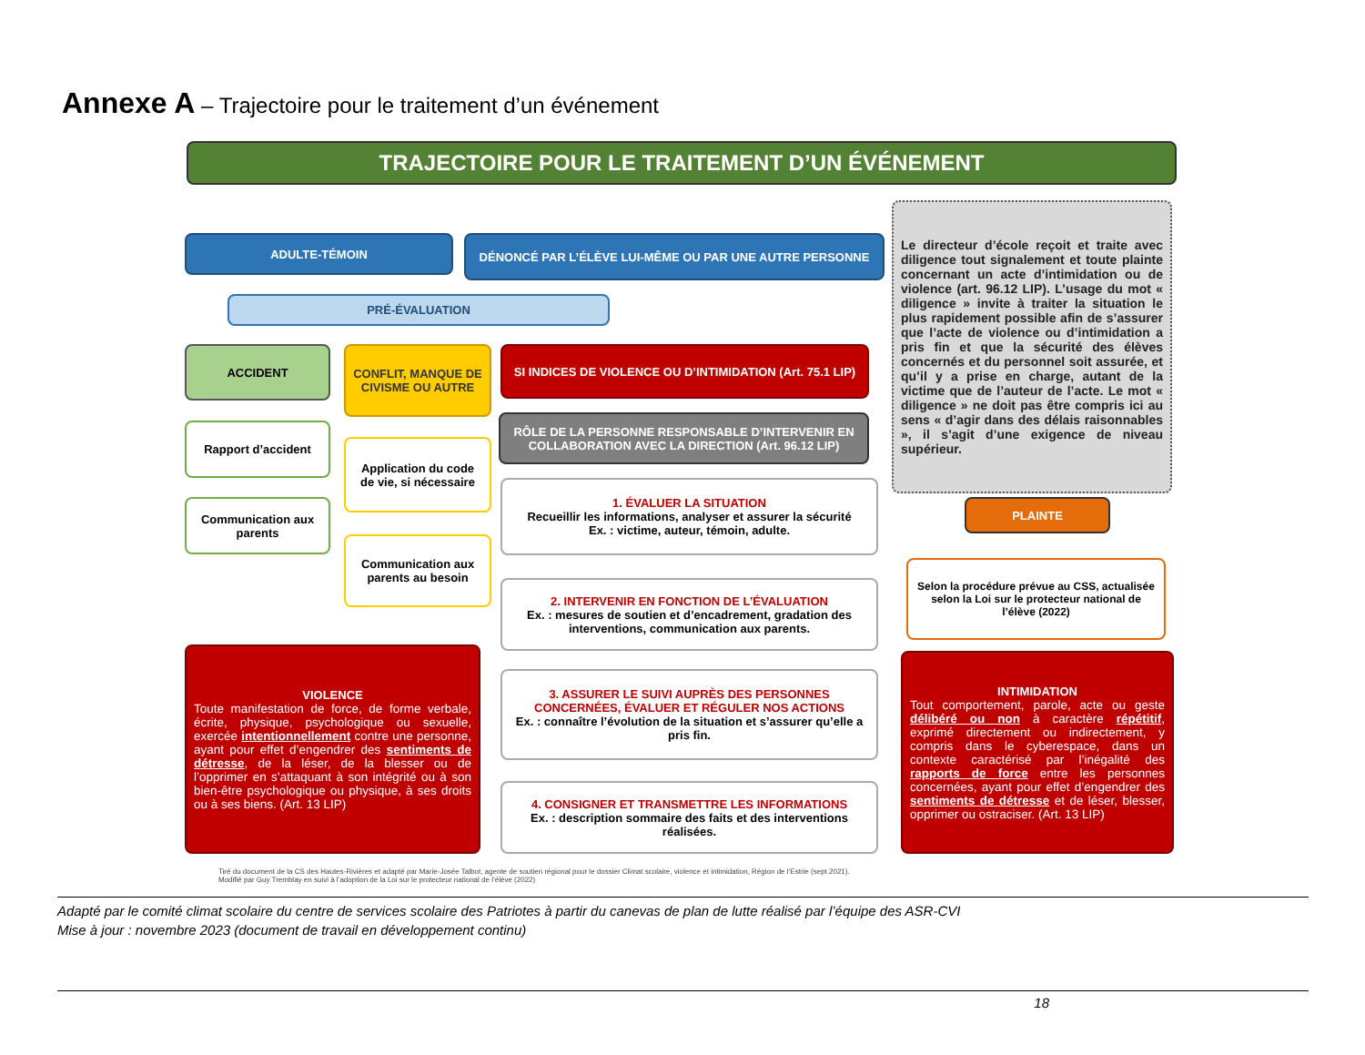Annexe A – Trajectoire pour le traitement d’un événement
TRAJECTOIRE POUR LE TRAITEMENT D’UN ÉVÉNEMENT
ADULTE-TÉMOIN DÉNONCÉ PAR L’ÉLÈVE LUI-MÊME OU PAR UNE AUTRE PERSONNE
PRÉ-ÉVALUATION
ACCIDENT
CONFLIT, MANQUE DE CIVISME OU AUTRE
SI INDICES DE VIOLENCE OU D’INTIMIDATION (Art. 75.1 LIP)
RÔLE DE LA PERSONNE RESPONSABLE D’INTERVENIR EN COLLABORATION AVEC LA DIRECTION (Art. 96.12 LIP)
Rapport d’accident
Communication aux parents
Application du code de vie, si nécessaire
Communication aux parents au besoin
1. ÉVALUER LA SITUATION
Recueillir les informations, analyser et assurer la sécurité
Ex. : victime, auteur, témoin, adulte.
2. INTERVENIR EN FONCTION DE L’ÉVALUATION
Ex. : mesures de soutien et d’encadrement, gradation des interventions, communication aux parents.
3. ASSURER LE SUIVI AUPRÈS DES PERSONNES CONCERNÉES, ÉVALUER ET RÉGULER NOS ACTIONS
Ex. : connaître l’évolution de la situation et s’assurer qu’elle a pris fin.
4. CONSIGNER ET TRANSMETTRE LES INFORMATIONS
Ex. : description sommaire des faits et des interventions réalisées.
Le directeur d’école reçoit et traite avec diligence tout signalement et toute plainte concernant un acte d’intimidation ou de violence (art. 96.12 LIP). L’usage du mot « diligence » invite à traiter la situation le plus rapidement possible afin de s’assurer que l’acte de violence ou d’intimidation a pris fin et que la sécurité des élèves concernés et du personnel soit assurée, et qu’il y a prise en charge, autant de la victime que de l’auteur de l’acte. Le mot « diligence » ne doit pas être compris ici au sens « d’agir dans des délais raisonnables », il s’agit d’une exigence de niveau supérieur.
PLAINTE
Selon la procédure prévue au CSS, actualisée selon la Loi sur le protecteur national de l’élève (2022)
VIOLENCE
Toute manifestation de force, de forme verbale, écrite, physique, psychologique ou sexuelle, exercée intentionnellement contre une personne, ayant pour effet d’engendrer des sentiments de détresse, de la léser, de la blesser ou de l’opprimer en s’attaquant à son intégrité ou à son bien-être psychologique ou physique, à ses droits ou à ses biens. (Art. 13 LIP)
INTIMIDATION
Tout comportement, parole, acte ou geste délibéré ou non à caractère répétitif, exprimé directement ou indirectement, y compris dans le cyberespace, dans un contexte caractérisé par l’inégalité des rapports de force entre les personnes concernées, ayant pour effet d’engendrer des sentiments de détresse et de léser, blesser, opprimer ou ostraciser. (Art. 13 LIP)
Tiré du document de la CS des Hautes-Rivières et adapté par Marie-Josée Talbot, agente de soutien régional pour le dossier Climat scolaire, violence et intimidation, Région de l’Estrie (sept.2021).
Modifié par Guy Tremblay en suivi à l’adoption de la Loi sur le protecteur national de l’élève (2022)
Adapté par le comité climat scolaire du centre de services scolaire des Patriotes à partir du canevas de plan de lutte réalisé par l’équipe des ASR-CVI
Mise à jour : novembre 2023 (document de travail en développement continu)
18